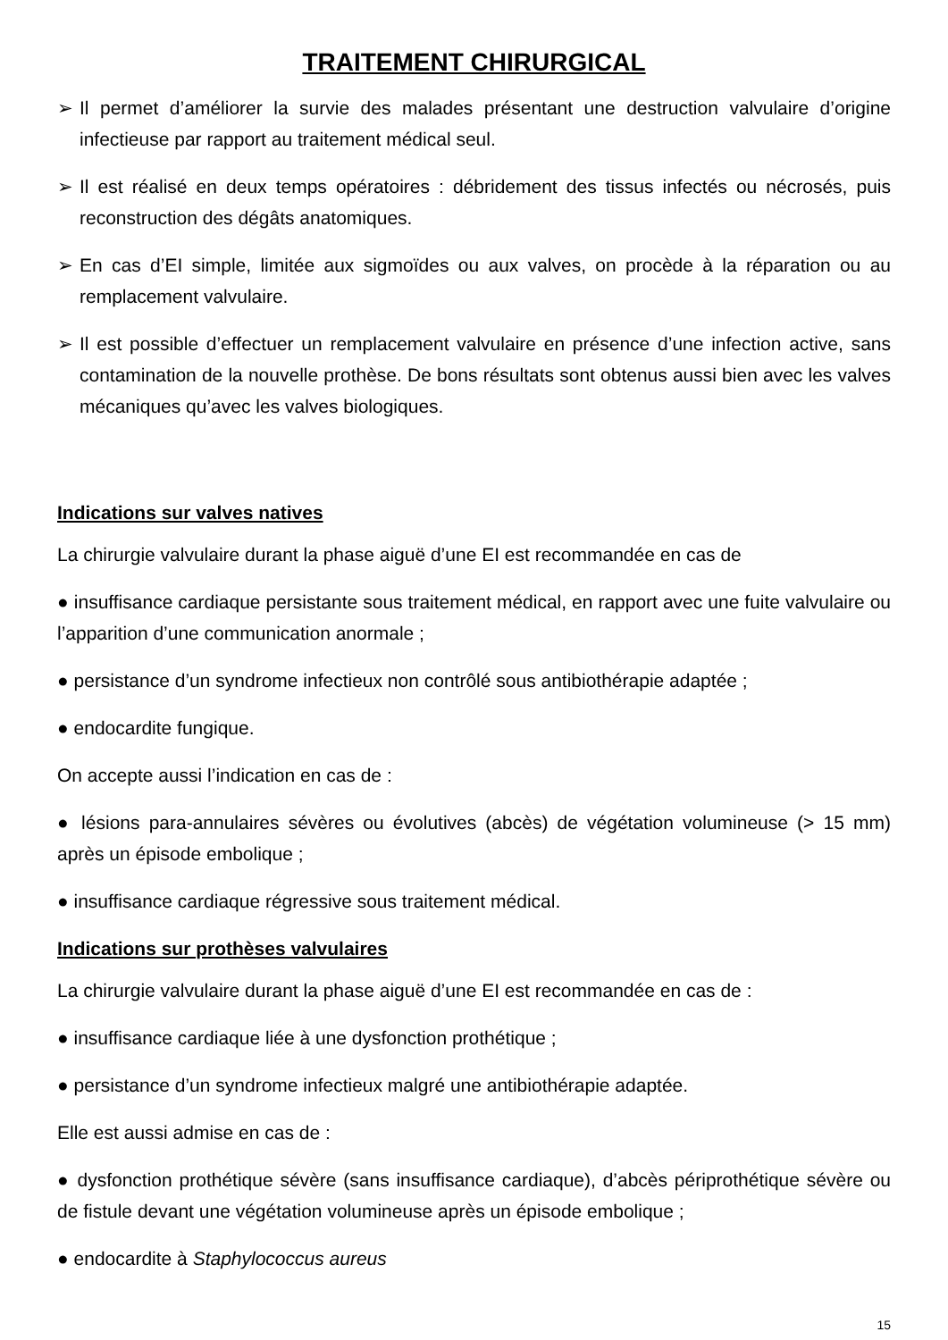TRAITEMENT CHIRURGICAL
➢ Il permet d’améliorer la survie des malades présentant une destruction valvulaire d’origine infectieuse par rapport au traitement médical seul.
➢ Il est réalisé en deux temps opératoires : débridement des tissus infectés ou nécrosés, puis reconstruction des dégâts anatomiques.
➢ En cas d’EI simple, limitée aux sigmoïdes ou aux valves, on procède à la réparation ou au remplacement valvulaire.
➢ Il est possible d’effectuer un remplacement valvulaire en présence d’une infection active, sans contamination de la nouvelle prothèse. De bons résultats sont obtenus aussi bien avec les valves mécaniques qu’avec les valves biologiques.
Indications sur valves natives
La chirurgie valvulaire durant la phase aiguë d’une EI est recommandée en cas de
● insuffisance cardiaque persistante sous traitement médical, en rapport avec une fuite valvulaire ou l’apparition d’une communication anormale ;
● persistance d’un syndrome infectieux non contrôlé sous antibiothérapie adaptée ;
● endocardite fungique.
On accepte aussi l’indication en cas de :
● lésions para-annulaires sévères ou évolutives (abcès) de végétation volumineuse (> 15 mm) après un épisode embolique ;
● insuffisance cardiaque régressive sous traitement médical.
Indications sur prothèses valvulaires
La chirurgie valvulaire durant la phase aiguë d’une EI est recommandée en cas de :
● insuffisance cardiaque liée à une dysfonction prothétique ;
● persistance d’un syndrome infectieux malgré une antibiothérapie adaptée.
Elle est aussi admise en cas de :
● dysfonction prothétique sévère (sans insuffisance cardiaque), d’abcès périprothétique sévère ou de fistule devant une végétation volumineuse après un épisode embolique ;
● endocardite à Staphylococcus aureus
15